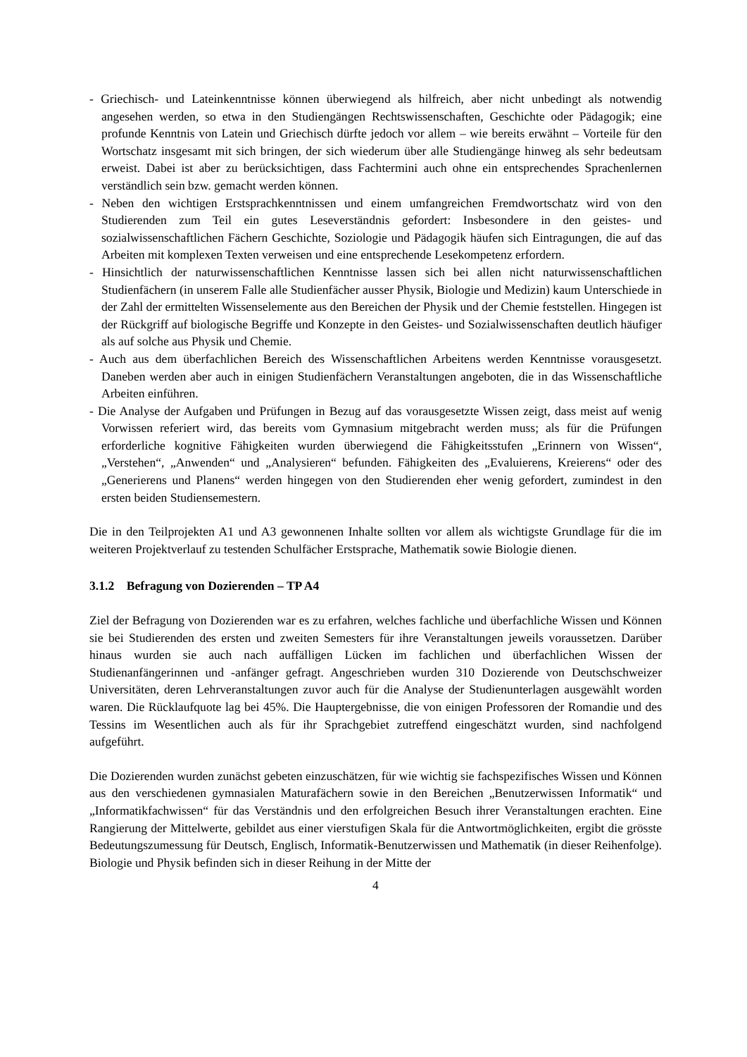- Griechisch- und Lateinkenntnisse können überwiegend als hilfreich, aber nicht unbedingt als notwendig angesehen werden, so etwa in den Studiengängen Rechtswissenschaften, Geschichte oder Pädagogik; eine profunde Kenntnis von Latein und Griechisch dürfte jedoch vor allem – wie bereits erwähnt – Vorteile für den Wortschatz insgesamt mit sich bringen, der sich wiederum über alle Studiengänge hinweg als sehr bedeutsam erweist. Dabei ist aber zu berücksichtigen, dass Fachtermini auch ohne ein entsprechendes Sprachenlernen verständlich sein bzw. gemacht werden können.
- Neben den wichtigen Erstsprachkenntnissen und einem umfangreichen Fremdwortschatz wird von den Studierenden zum Teil ein gutes Leseverständnis gefordert: Insbesondere in den geistes- und sozialwissenschaftlichen Fächern Geschichte, Soziologie und Pädagogik häufen sich Eintragungen, die auf das Arbeiten mit komplexen Texten verweisen und eine entsprechende Lesekompetenz erfordern.
- Hinsichtlich der naturwissenschaftlichen Kenntnisse lassen sich bei allen nicht naturwissenschaftlichen Studienfächern (in unserem Falle alle Studienfächer ausser Physik, Biologie und Medizin) kaum Unterschiede in der Zahl der ermittelten Wissenselemente aus den Bereichen der Physik und der Chemie feststellen. Hingegen ist der Rückgriff auf biologische Begriffe und Konzepte in den Geistes- und Sozialwissenschaften deutlich häufiger als auf solche aus Physik und Chemie.
- Auch aus dem überfachlichen Bereich des Wissenschaftlichen Arbeitens werden Kenntnisse vorausgesetzt. Daneben werden aber auch in einigen Studienfächern Veranstaltungen angeboten, die in das Wissenschaftliche Arbeiten einführen.
- Die Analyse der Aufgaben und Prüfungen in Bezug auf das vorausgesetzte Wissen zeigt, dass meist auf wenig Vorwissen referiert wird, das bereits vom Gymnasium mitgebracht werden muss; als für die Prüfungen erforderliche kognitive Fähigkeiten wurden überwiegend die Fähigkeitsstufen „Erinnern von Wissen“, „Verstehen“, „Anwenden“ und „Analysieren“ befunden. Fähigkeiten des „Evaluierens, Kreierens“ oder des „Generierens und Planens“ werden hingegen von den Studierenden eher wenig gefordert, zumindest in den ersten beiden Studiensemestern.
Die in den Teilprojekten A1 und A3 gewonnenen Inhalte sollten vor allem als wichtigste Grundlage für die im weiteren Projektverlauf zu testenden Schulfächer Erstsprache, Mathematik sowie Biologie dienen.
3.1.2 Befragung von Dozierenden – TP A4
Ziel der Befragung von Dozierenden war es zu erfahren, welches fachliche und überfachliche Wissen und Können sie bei Studierenden des ersten und zweiten Semesters für ihre Veranstaltungen jeweils voraussetzen. Darüber hinaus wurden sie auch nach auffälligen Lücken im fachlichen und überfachlichen Wissen der Studienanfängerinnen und -anfänger gefragt. Angeschrieben wurden 310 Dozierende von Deutschschweizer Universitäten, deren Lehrveranstaltungen zuvor auch für die Analyse der Studienunterlagen ausgewählt worden waren. Die Rücklaufquote lag bei 45%. Die Hauptergebnisse, die von einigen Professoren der Romandie und des Tessins im Wesentlichen auch als für ihr Sprachgebiet zutreffend eingeschätzt wurden, sind nachfolgend aufgeführt.
Die Dozierenden wurden zunächst gebeten einzuschätzen, für wie wichtig sie fachspezifisches Wissen und Können aus den verschiedenen gymnasialen Maturafächern sowie in den Bereichen „Benutzerwissen Informatik“ und „Informatikfachwissen“ für das Verständnis und den erfolgreichen Besuch ihrer Veranstaltungen erachten. Eine Rangierung der Mittelwerte, gebildet aus einer vierstufigen Skala für die Antwortmöglichkeiten, ergibt die grösste Bedeutungszumessung für Deutsch, Englisch, Informatik-Benutzerwissen und Mathematik (in dieser Reihenfolge). Biologie und Physik befinden sich in dieser Reihung in der Mitte der
4